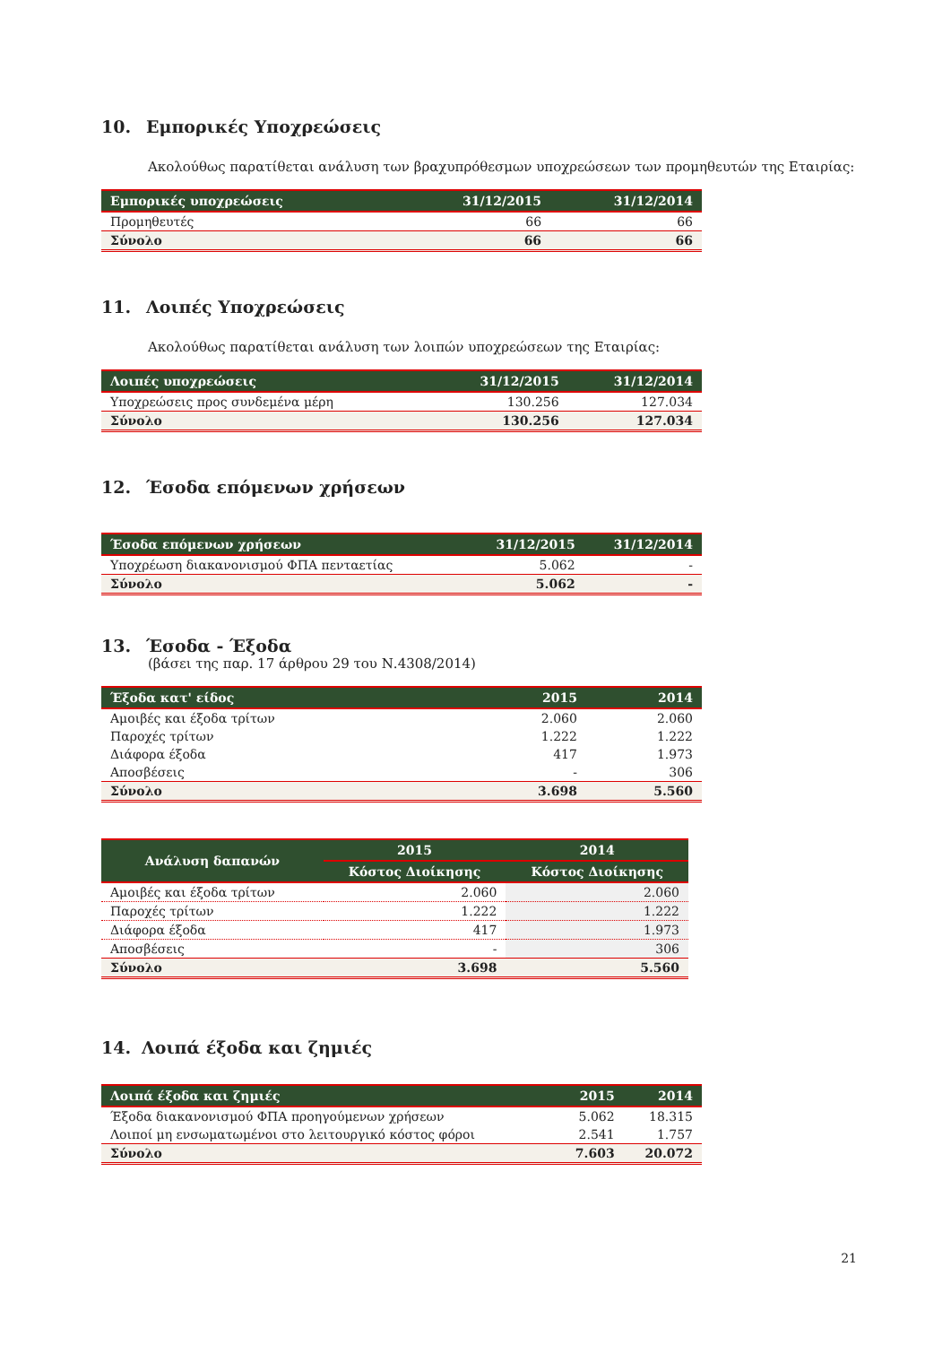10. Εμπορικές Υποχρεώσεις
Ακολούθως παρατίθεται ανάλυση των βραχυπρόθεσμων υποχρεώσεων των προμηθευτών της Εταιρίας:
| Εμπορικές υποχρεώσεις | 31/12/2015 | 31/12/2014 |
| --- | --- | --- |
| Προμηθευτές | 66 | 66 |
| Σύνολο | 66 | 66 |
11. Λοιπές Υποχρεώσεις
Ακολούθως παρατίθεται ανάλυση των λοιπών υποχρεώσεων της Εταιρίας:
| Λοιπές υποχρεώσεις | 31/12/2015 | 31/12/2014 |
| --- | --- | --- |
| Υποχρεώσεις προς συνδεμένα μέρη | 130.256 | 127.034 |
| Σύνολο | 130.256 | 127.034 |
12. Έσοδα επόμενων χρήσεων
| Έσοδα επόμενων χρήσεων | 31/12/2015 | 31/12/2014 |
| --- | --- | --- |
| Υποχρέωση διακανονισμού ΦΠΑ πενταετίας | 5.062 | - |
| Σύνολο | 5.062 | - |
13. Έσοδα - Έξοδα
(βάσει της παρ. 17 άρθρου 29 του Ν.4308/2014)
| Έξοδα κατ' είδος | 2015 | 2014 |
| --- | --- | --- |
| Αμοιβές και έξοδα τρίτων | 2.060 | 2.060 |
| Παροχές τρίτων | 1.222 | 1.222 |
| Διάφορα έξοδα | 417 | 1.973 |
| Αποσβέσεις | - | 306 |
| Σύνολο | 3.698 | 5.560 |
| Ανάλυση δαπανών | 2015 | 2014 |
| --- | --- | --- |
| | Κόστος Διοίκησης | Κόστος Διοίκησης |
| Αμοιβές και έξοδα τρίτων | 2.060 | 2.060 |
| Παροχές τρίτων | 1.222 | 1.222 |
| Διάφορα έξοδα | 417 | 1.973 |
| Αποσβέσεις | - | 306 |
| Σύνολο | 3.698 | 5.560 |
14. Λοιπά έξοδα και ζημιές
| Λοιπά έξοδα και ζημιές | 2015 | 2014 |
| --- | --- | --- |
| Έξοδα διακανονισμού ΦΠΑ προηγούμενων χρήσεων | 5.062 | 18.315 |
| Λοιποί μη ενσωματωμένοι στο λειτουργικό κόστος φόροι | 2.541 | 1.757 |
| Σύνολο | 7.603 | 20.072 |
21